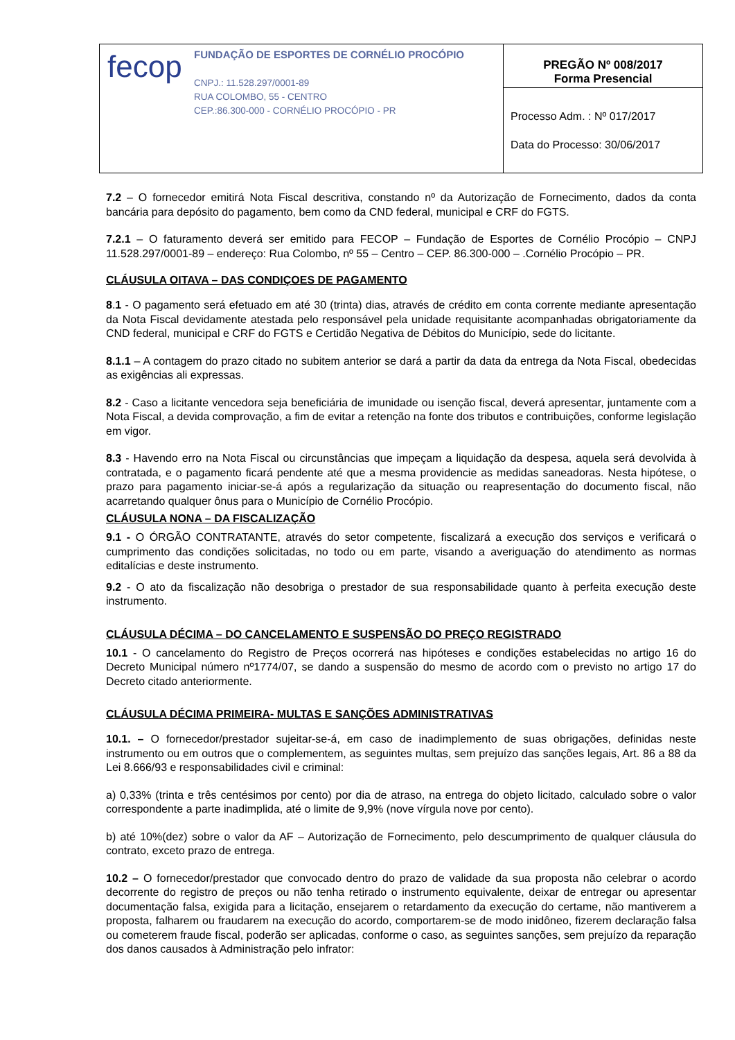| / fecop / FUNDAÇÃO DE ESPORTES DE CORNÉLIO PROCÓPIO CNPJ.: 11.528.297/0001-89 RUA COLOMBO, 55 - CENTRO CEP.:86.300-000 - CORNÉLIO PROCÓPIO - PR / | PREGÃO Nº 008/2017 Forma Presencial |
| | Processo Adm. : Nº 017/2017 Data do Processo: 30/06/2017 |
7.2 – O fornecedor emitirá Nota Fiscal descritiva, constando nº da Autorização de Fornecimento, dados da conta bancária para depósito do pagamento, bem como da CND federal, municipal e CRF do FGTS.
7.2.1 – O faturamento deverá ser emitido para FECOP – Fundação de Esportes de Cornélio Procópio – CNPJ 11.528.297/0001-89 – endereço: Rua Colombo, nº 55 – Centro – CEP. 86.300-000 – .Cornélio Procópio – PR.
CLÁUSULA OITAVA – DAS CONDIÇOES DE PAGAMENTO
8.1 - O pagamento será efetuado em até 30 (trinta) dias, através de crédito em conta corrente mediante apresentação da Nota Fiscal devidamente atestada pelo responsável pela unidade requisitante acompanhadas obrigatoriamente da CND federal, municipal e CRF do FGTS e Certidão Negativa de Débitos do Município, sede do licitante.
8.1.1 – A contagem do prazo citado no subitem anterior se dará a partir da data da entrega da Nota Fiscal, obedecidas as exigências ali expressas.
8.2 - Caso a licitante vencedora seja beneficiária de imunidade ou isenção fiscal, deverá apresentar, juntamente com a Nota Fiscal, a devida comprovação, a fim de evitar a retenção na fonte dos tributos e contribuições, conforme legislação em vigor.
8.3 - Havendo erro na Nota Fiscal ou circunstâncias que impeçam a liquidação da despesa, aquela será devolvida à contratada, e o pagamento ficará pendente até que a mesma providencie as medidas saneadoras. Nesta hipótese, o prazo para pagamento iniciar-se-á após a regularização da situação ou reapresentação do documento fiscal, não acarretando qualquer ônus para o Município de Cornélio Procópio.
CLÁUSULA NONA – DA FISCALIZAÇÃO
9.1 - O ÓRGÃO CONTRATANTE, através do setor competente, fiscalizará a execução dos serviços e verificará o cumprimento das condições solicitadas, no todo ou em parte, visando a averiguação do atendimento as normas editalícias e deste instrumento.
9.2 - O ato da fiscalização não desobriga o prestador de sua responsabilidade quanto à perfeita execução deste instrumento.
CLÁUSULA DÉCIMA – DO CANCELAMENTO E SUSPENSÃO DO PREÇO REGISTRADO
10.1 - O cancelamento do Registro de Preços ocorrerá nas hipóteses e condições estabelecidas no artigo 16 do Decreto Municipal número nº1774/07, se dando a suspensão do mesmo de acordo com o previsto no artigo 17 do Decreto citado anteriormente.
CLÁUSULA DÉCIMA PRIMEIRA- MULTAS E SANÇÕES ADMINISTRATIVAS
10.1. – O fornecedor/prestador sujeitar-se-á, em caso de inadimplemento de suas obrigações, definidas neste instrumento ou em outros que o complementem, as seguintes multas, sem prejuízo das sanções legais, Art. 86 a 88 da Lei 8.666/93 e responsabilidades civil e criminal:
a) 0,33% (trinta e três centésimos por cento) por dia de atraso, na entrega do objeto licitado, calculado sobre o valor correspondente a parte inadimplida, até o limite de 9,9% (nove vírgula nove por cento).
b) até 10%(dez) sobre o valor da AF – Autorização de Fornecimento, pelo descumprimento de qualquer cláusula do contrato, exceto prazo de entrega.
10.2 – O fornecedor/prestador que convocado dentro do prazo de validade da sua proposta não celebrar o acordo decorrente do registro de preços ou não tenha retirado o instrumento equivalente, deixar de entregar ou apresentar documentação falsa, exigida para a licitação, ensejarem o retardamento da execução do certame, não mantiverem a proposta, falharem ou fraudarem na execução do acordo, comportarem-se de modo inidôneo, fizerem declaração falsa ou cometerem fraude fiscal, poderão ser aplicadas, conforme o caso, as seguintes sanções, sem prejuízo da reparação dos danos causados à Administração pelo infrator: